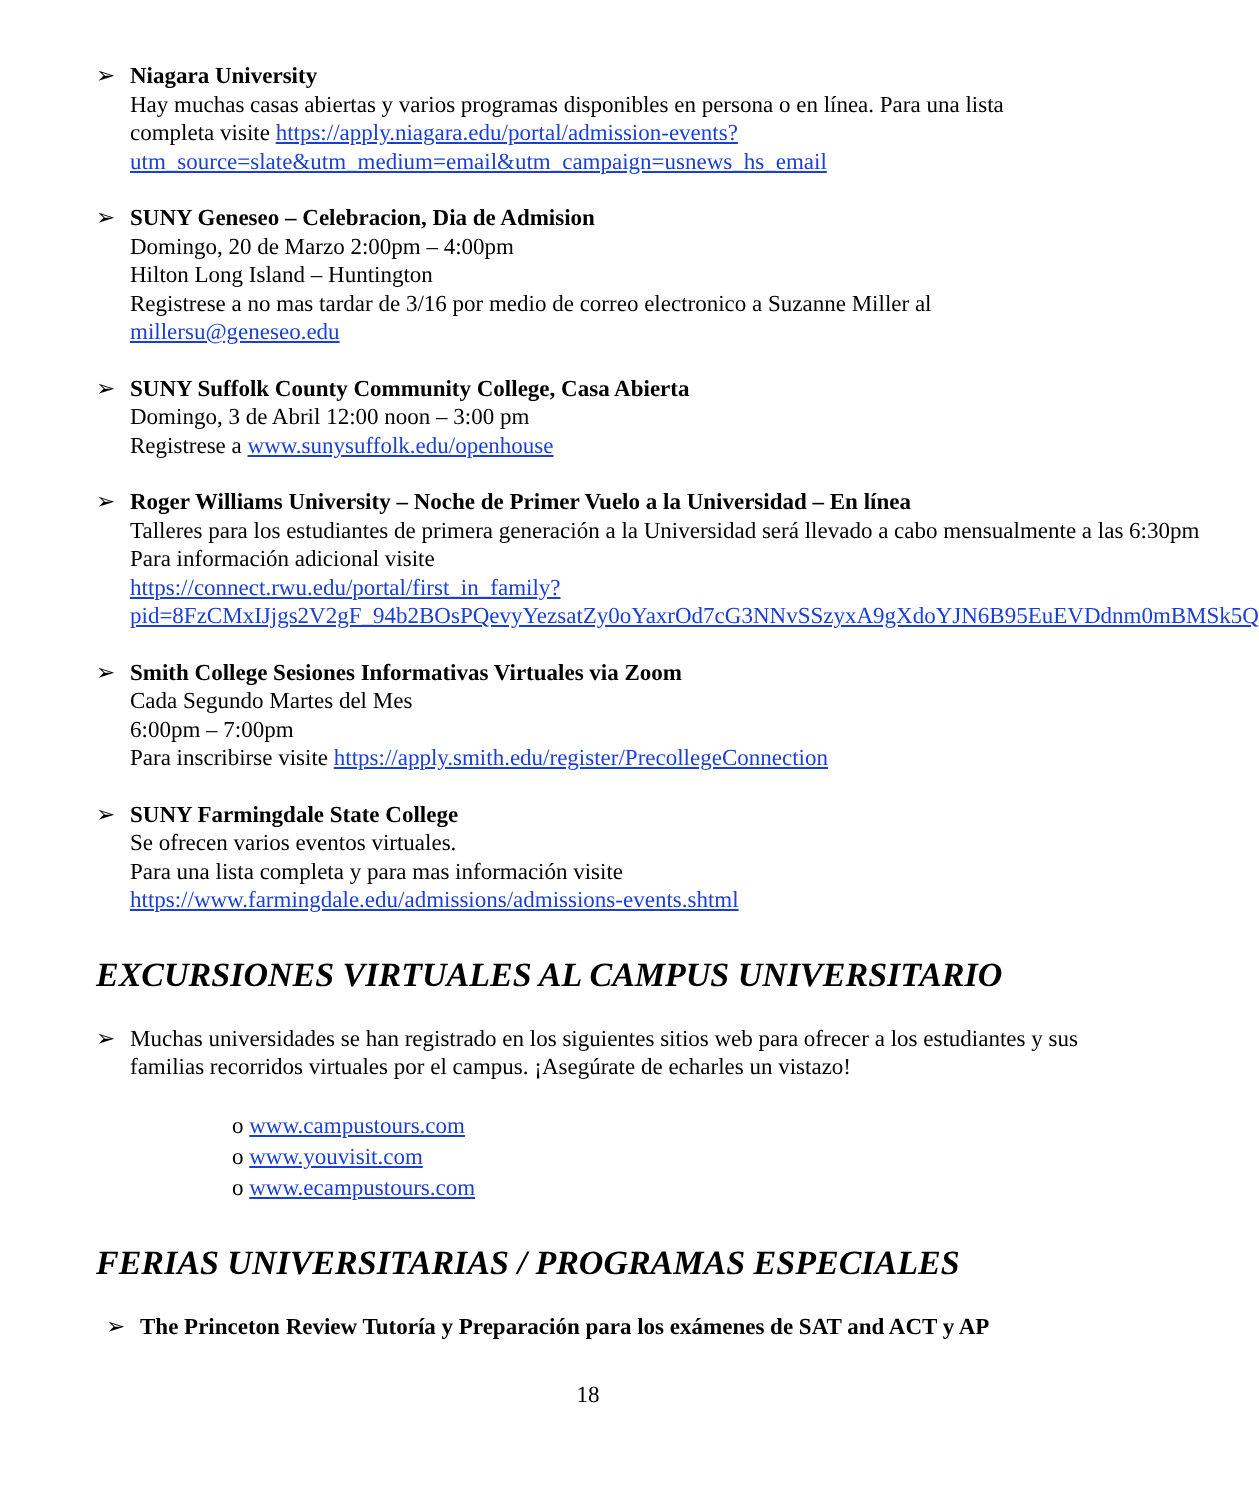➢ Niagara University
Hay muchas casas abiertas y varios programas disponibles en persona o en línea. Para una lista completa visite https://apply.niagara.edu/portal/admission-events?utm_source=slate&utm_medium=email&utm_campaign=usnews_hs_email
➢ SUNY Geneseo – Celebracion, Dia de Admision
Domingo, 20 de Marzo 2:00pm – 4:00pm
Hilton Long Island – Huntington
Registrese a no mas tardar de 3/16 por medio de correo electronico a Suzanne Miller al millersu@geneseo.edu
➢ SUNY Suffolk County Community College, Casa Abierta
Domingo, 3 de Abril 12:00 noon – 3:00 pm
Registrese a www.sunysuffolk.edu/openhouse
➢ Roger Williams University – Noche de Primer Vuelo a la Universidad – En línea
Talleres para los estudiantes de primera generación a la Universidad será llevado a cabo mensualmente a las 6:30pm
Para información adicional visite
https://connect.rwu.edu/portal/first_in_family?pid=8FzCMxIJjgs2V2gF_94b2BOsPQevyYezsatZy0oYaxrOd7cG3NNvSSzyxA9gXdoYJN6B95EuEVDdnm0mBMSk5Q
➢ Smith College Sesiones Informativas Virtuales via Zoom
Cada Segundo Martes del Mes
6:00pm – 7:00pm
Para inscribirse visite https://apply.smith.edu/register/PrecollegeConnection
➢ SUNY Farmingdale State College
Se ofrecen varios eventos virtuales.
Para una lista completa y para mas información visite
https://www.farmingdale.edu/admissions/admissions-events.shtml
EXCURSIONES VIRTUALES AL CAMPUS UNIVERSITARIO
➢ Muchas universidades se han registrado en los siguientes sitios web para ofrecer a los estudiantes y sus familias recorridos virtuales por el campus. ¡Asegúrate de echarles un vistazo!
o www.campustours.com
o www.youvisit.com
o www.ecampustours.com
FERIAS UNIVERSITARIAS / PROGRAMAS ESPECIALES
➢ The Princeton Review Tutoría y Preparación para los exámenes de SAT and ACT y AP
18